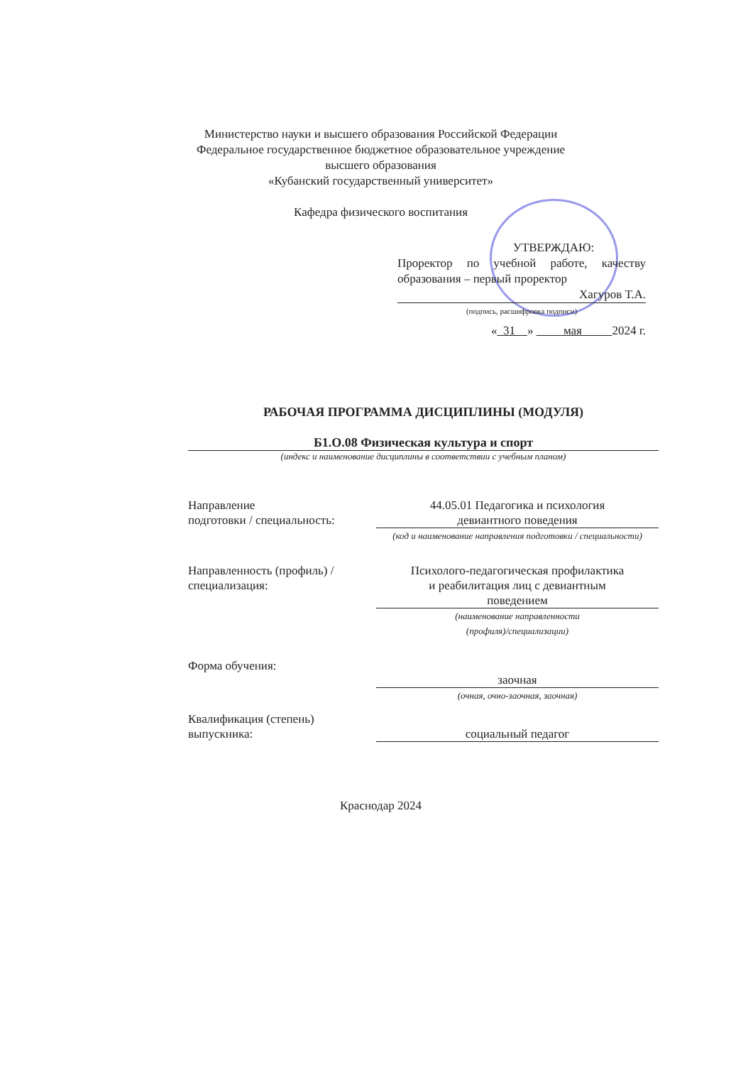Министерство науки и высшего образования Российской Федерации
Федеральное государственное бюджетное образовательное учреждение
высшего образования
«Кубанский государственный университет»
Кафедра физического воспитания
УТВЕРЖДАЮ:
Проректор по учебной работе, качеству образования – первый проректор
Хагуров Т.А.
(подпись, расшифровка подписи)
« 31 » мая 2024 г.
РАБОЧАЯ ПРОГРАММА ДИСЦИПЛИНЫ (МОДУЛЯ)
Б1.О.08 Физическая культура и спорт
(индекс и наименование дисциплины в соответствии с учебным планом)
Направление
подготовки / специальность:
44.05.01 Педагогика и психология
девиантного поведения
(код и наименование направления подготовки / специальности)
Направленность (профиль) /
специализация:
Психолого-педагогическая профилактика
и реабилитация лиц с девиантным
поведением
(наименование направленности
(профиля)/специализации)
Форма обучения:
заочная
(очная, очно-заочная, заочная)
Квалификация (степень)
выпускника:
социальный педагог
Краснодар 2024